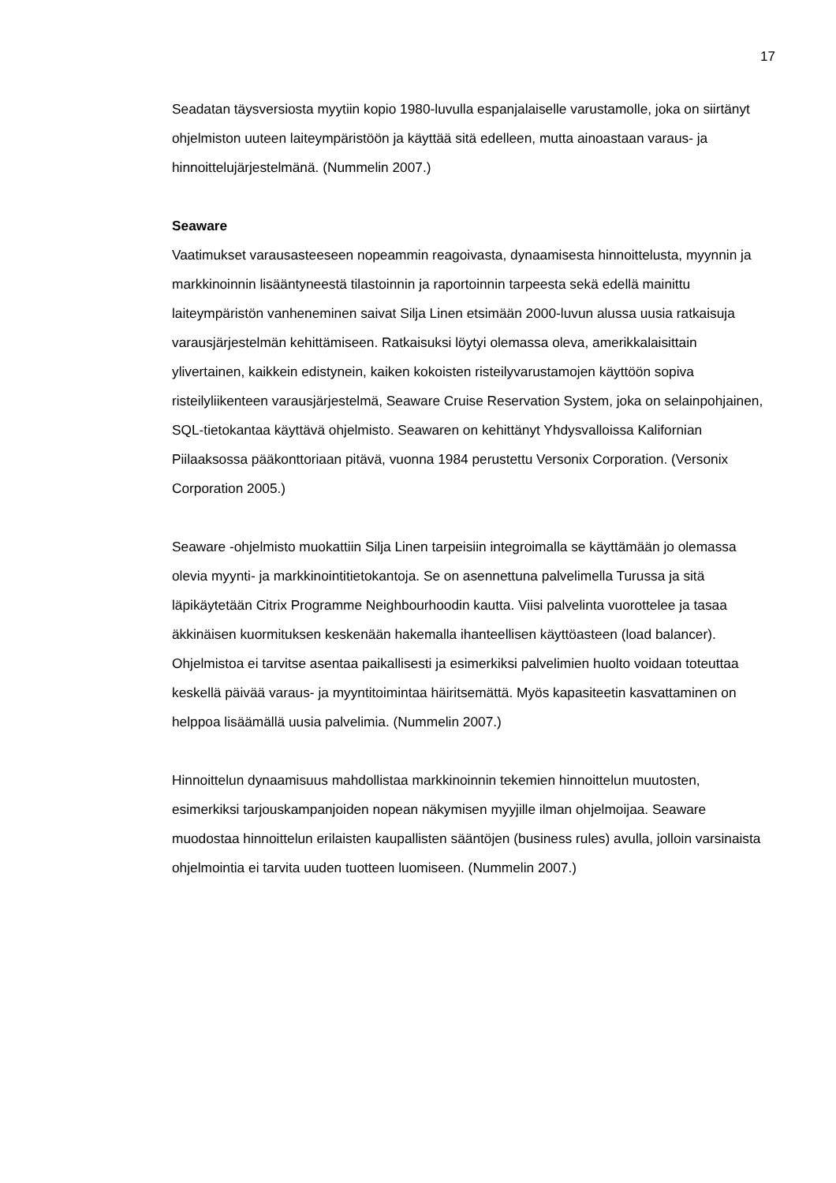17
Seadatan täysversiosta myytiin kopio 1980-luvulla espanjalaiselle varustamolle, joka on siirtänyt ohjelmiston uuteen laiteympäristöön ja käyttää sitä edelleen, mutta ainoastaan varaus- ja hinnoittelujärjestelmänä. (Nummelin 2007.)
Seaware
Vaatimukset varausasteeseen nopeammin reagoivasta, dynaamisesta hinnoittelusta, myynnin ja markkinoinnin lisääntyneestä tilastoinnin ja raportoinnin tarpeesta sekä edellä mainittu laiteympäristön vanheneminen saivat Silja Linen etsimään 2000-luvun alussa uusia ratkaisuja varausjärjestelmän kehittämiseen. Ratkaisuksi löytyi olemassa oleva, amerikkalaisittain ylivertainen, kaikkein edistynein, kaiken kokoisten risteilyvarustamojen käyttöön sopiva risteilyliikenteen varausjärjestelmä, Seaware Cruise Reservation System, joka on selainpohjainen, SQL-tietokantaa käyttävä ohjelmisto. Seawaren on kehittänyt Yhdysvalloissa Kalifornian Piilaaksossa pääkonttoriaan pitävä, vuonna 1984 perustettu Versonix Corporation. (Versonix Corporation 2005.)
Seaware -ohjelmisto muokattiin Silja Linen tarpeisiin integroimalla se käyttämään jo olemassa olevia myynti- ja markkinointitietokantoja. Se on asennettuna palvelimella Turussa ja sitä läpikäytetään Citrix Programme Neighbourhoodin kautta. Viisi palvelinta vuorottelee ja tasaa äkkinäisen kuormituksen keskenään hakemalla ihanteellisen käyttöasteen (load balancer). Ohjelmistoa ei tarvitse asentaa paikallisesti ja esimerkiksi palvelimien huolto voidaan toteuttaa keskellä päivää varaus- ja myyntitoimintaa häiritsemättä. Myös kapasiteetin kasvattaminen on helppoa lisäämällä uusia palvelimia. (Nummelin 2007.)
Hinnoittelun dynaamisuus mahdollistaa markkinoinnin tekemien hinnoittelun muutosten, esimerkiksi tarjouskampanjoiden nopean näkymisen myyjille ilman ohjelmoijaa. Seaware muodostaa hinnoittelun erilaisten kaupallisten sääntöjen (business rules) avulla, jolloin varsinaista ohjelmointia ei tarvita uuden tuotteen luomiseen. (Nummelin 2007.)